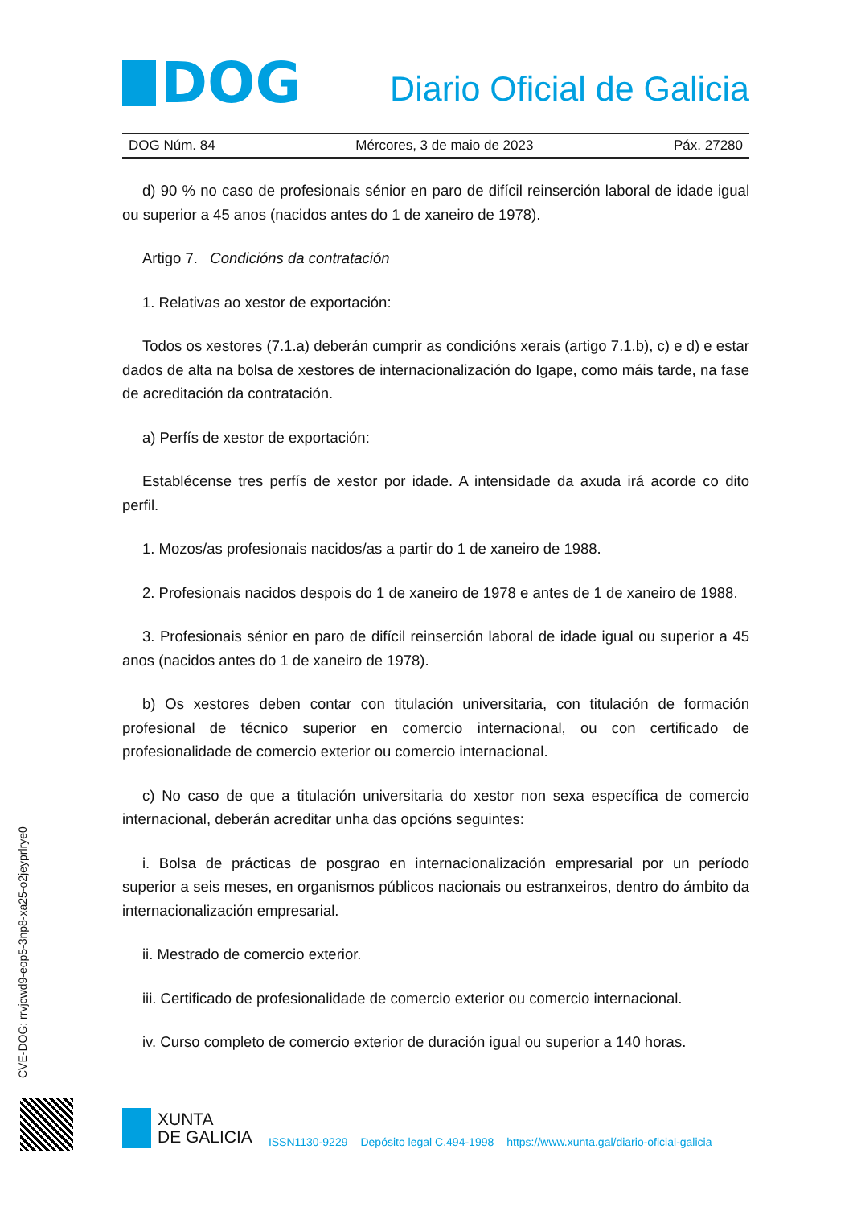DOG
Diario Oficial de Galicia
DOG Núm. 84 Mércores, 3 de maio de 2023 Páx. 27280
d) 90 % no caso de profesionais sénior en paro de difícil reinserción laboral de idade igual ou superior a 45 anos (nacidos antes do 1 de xaneiro de 1978).
Artigo 7. Condicións da contratación
1. Relativas ao xestor de exportación:
Todos os xestores (7.1.a) deberán cumprir as condicións xerais (artigo 7.1.b), c) e d) e estar dados de alta na bolsa de xestores de internacionalización do Igape, como máis tarde, na fase de acreditación da contratación.
a) Perfís de xestor de exportación:
Establécense tres perfís de xestor por idade. A intensidade da axuda irá acorde co dito perfil.
1. Mozos/as profesionais nacidos/as a partir do 1 de xaneiro de 1988.
2. Profesionais nacidos despois do 1 de xaneiro de 1978 e antes de 1 de xaneiro de 1988.
3. Profesionais sénior en paro de difícil reinserción laboral de idade igual ou superior a 45 anos (nacidos antes do 1 de xaneiro de 1978).
b) Os xestores deben contar con titulación universitaria, con titulación de formación profesional de técnico superior en comercio internacional, ou con certificado de profesionalidade de comercio exterior ou comercio internacional.
c) No caso de que a titulación universitaria do xestor non sexa específica de comercio internacional, deberán acreditar unha das opcións seguintes:
i. Bolsa de prácticas de posgrao en internacionalización empresarial por un período superior a seis meses, en organismos públicos nacionais ou estranxeiros, dentro do ámbito da internacionalización empresarial.
ii. Mestrado de comercio exterior.
iii. Certificado de profesionalidade de comercio exterior ou comercio internacional.
iv. Curso completo de comercio exterior de duración igual ou superior a 140 horas.
CVE-DOG: rrvjcwd9-eop5-3np8-xa25-o2jeyprlrye0
XUNTA
DE GALICIA
ISSN1130-9229 Depósito legal C.494-1998 https://www.xunta.gal/diario-oficial-galicia